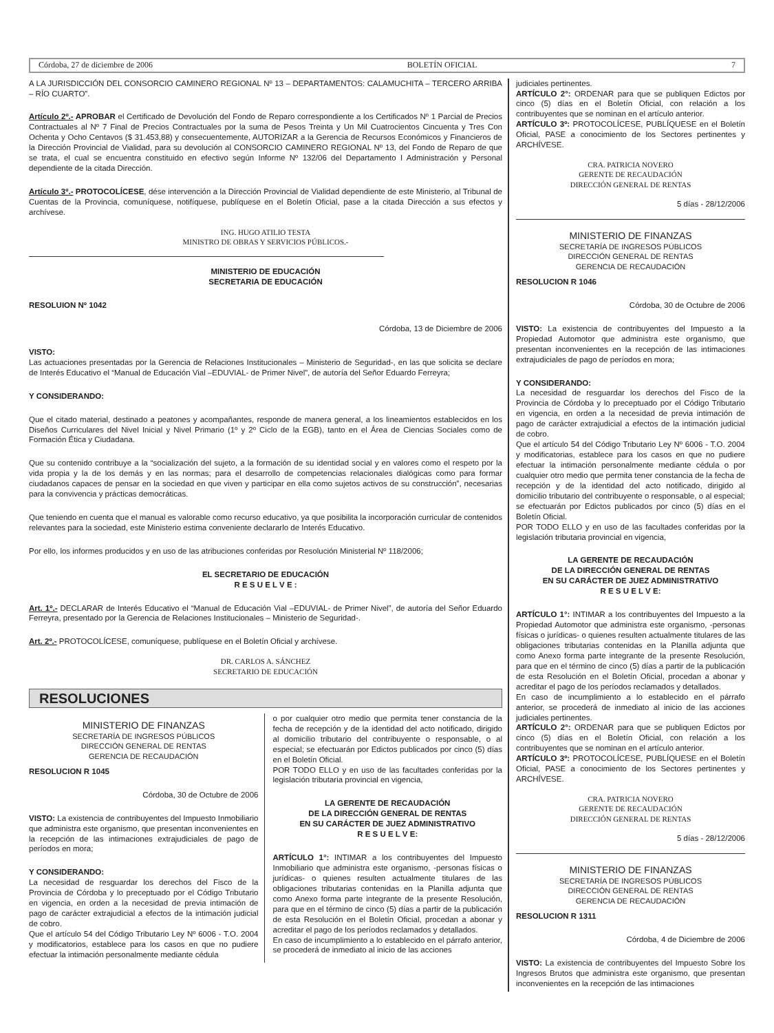Córdoba, 27 de diciembre de 2006 BOLETÍN OFICIAL 7
A LA JURISDICCIÓN DEL CONSORCIO CAMINERO REGIONAL Nº 13 – DEPARTAMENTOS: CALAMUCHITA – TERCERO ARRIBA – RÍO CUARTO”.
Artículo 2º.- APROBAR el Certificado de Devolución del Fondo de Reparo correspondiente a los Certificados Nº 1 Parcial de Precios Contractuales al Nº 7 Final de Precios Contractuales por la suma de Pesos Treinta y Un Mil Cuatrocientos Cincuenta y Tres Con Ochenta y Ocho Centavos ($ 31.453,88) y consecuentemente, AUTORIZAR a la Gerencia de Recursos Económicos y Financieros de la Dirección Provincial de Vialidad, para su devolución al CONSORCIO CAMINERO REGIONAL Nº 13, del Fondo de Reparo de que se trata, el cual se encuentra constituido en efectivo según Informe Nº 132/06 del Departamento I Administración y Personal dependiente de la citada Dirección.
Artículo 3º.- PROTOCOLÍCESE, dése intervención a la Dirección Provincial de Vialidad dependiente de este Ministerio, al Tribunal de Cuentas de la Provincia, comuníquese, notifíquese, publíquese en el Boletín Oficial, pase a la citada Dirección a sus efectos y archívese.
ING. HUGO ATILIO TESTA
MINISTRO DE OBRAS Y SERVICIOS PÚBLICOS.-
MINISTERIO DE EDUCACIÓN
SECRETARIA DE EDUCACIÓN
RESOLUION Nº 1042
Córdoba, 13 de Diciembre de 2006
VISTO:
Las actuaciones presentadas por la Gerencia de Relaciones Institucionales – Ministerio de Seguridad-, en las que solicita se declare de Interés Educativo el “Manual de Educación Vial –EDUVIAL- de Primer Nivel”, de autoría del Señor Eduardo Ferreyra;
Y CONSIDERANDO:
Que el citado material, destinado a peatones y acompañantes, responde de manera general, a los lineamientos establecidos en los Diseños Curriculares del Nivel Inicial y Nivel Primario (1º y 2º Ciclo de la EGB), tanto en el Área de Ciencias Sociales como de Formación Ética y Ciudadana.
Que su contenido contribuye a la “socialización del sujeto, a la formación de su identidad social y en valores como el respeto por la vida propia y la de los demás y en las normas; para el desarrollo de competencias relacionales dialógicas como para formar ciudadanos capaces de pensar en la sociedad en que viven y participar en ella como sujetos activos de su construcción”, necesarias para la convivencia y prácticas democráticas.
Que teniendo en cuenta que el manual es valorable como recurso educativo, ya que posibilita la incorporación curricular de contenidos relevantes para la sociedad, este Ministerio estima conveniente declararlo de Interés Educativo.
Por ello, los informes producidos y en uso de las atribuciones conferidas por Resolución Ministerial Nº 118/2006;
EL SECRETARIO DE EDUCACIÓN
R E S U E L V E :
Art. 1º.- DECLARAR de Interés Educativo el “Manual de Educación Vial –EDUVIAL- de Primer Nivel”, de autoría del Señor Eduardo Ferreyra, presentado por la Gerencia de Relaciones Institucionales – Ministerio de Seguridad-.
Art. 2º.- PROTOCOLÍCESE, comuníquese, publíquese en el Boletín Oficial y archívese.
DR. CARLOS A. SÁNCHEZ
SECRETARIO DE EDUCACIÓN
RESOLUCIONES
MINISTERIO DE FINANZAS
SECRETARÍA DE INGRESOS PÚBLICOS
DIRECCIÓN GENERAL DE RENTAS
GERENCIA DE RECAUDACIÓN
RESOLUCION R 1045
Córdoba, 30 de Octubre de 2006
VISTO: La existencia de contribuyentes del Impuesto Inmobiliario que administra este organismo, que presentan inconvenientes en la recepción de las intimaciones extrajudiciales de pago de períodos en mora;
Y CONSIDERANDO:
La necesidad de resguardar los derechos del Fisco de la Provincia de Córdoba y lo preceptuado por el Código Tributario en vigencia, en orden a la necesidad de previa intimación de pago de carácter extrajudicial a efectos de la intimación judicial de cobro.
Que el artículo 54 del Código Tributario Ley Nº 6006 - T.O. 2004 y modificatorios, establece para los casos en que no pudiere efectuar la intimación personalmente mediante cédula
o por cualquier otro medio que permita tener constancia de la fecha de recepción y de la identidad del acto notificado, dirigido al domicilio tributario del contribuyente o responsable, o al especial; se efectuarán por Edictos publicados por cinco (5) días en el Boletín Oficial.
POR TODO ELLO y en uso de las facultades conferidas por la legislación tributaria provincial en vigencia,
LA GERENTE DE RECAUDACIÓN
DE LA DIRECCIÓN GENERAL DE RENTAS
EN SU CARÁCTER DE JUEZ ADMINISTRATIVO
R E S U E L V E:
ARTÍCULO 1°: INTIMAR a los contribuyentes del Impuesto Inmobiliario que administra este organismo, -personas físicas o jurídicas- o quienes resulten actualmente titulares de las obligaciones tributarias contenidas en la Planilla adjunta que como Anexo forma parte integrante de la presente Resolución, para que en el término de cinco (5) días a partir de la publicación de esta Resolución en el Boletín Oficial, procedan a abonar y acreditar el pago de los períodos reclamados y detallados.
En caso de incumplimiento a lo establecido en el párrafo anterior, se procederá de inmediato al inicio de las acciones
judiciales pertinentes.
ARTÍCULO 2°: ORDENAR para que se publiquen Edictos por cinco (5) días en el Boletín Oficial, con relación a los contribuyentes que se nominan en el artículo anterior.
ARTÍCULO 3º: PROTOCOLÍCESE, PUBLÍQUESE en el Boletín Oficial, PASE a conocimiento de los Sectores pertinentes y ARCHÍVESE.
CRA. PATRICIA NOVERO
GERENTE DE RECAUDACIÓN
DIRECCIÓN GENERAL DE RENTAS
5 días - 28/12/2006
MINISTERIO DE FINANZAS
SECRETARÍA DE INGRESOS PÚBLICOS
DIRECCIÓN GENERAL DE RENTAS
GERENCIA DE RECAUDACIÓN
RESOLUCION R 1046
Córdoba, 30 de Octubre de 2006
VISTO: La existencia de contribuyentes del Impuesto a la Propiedad Automotor que administra este organismo, que presentan inconvenientes en la recepción de las intimaciones extrajudiciales de pago de períodos en mora;
Y CONSIDERANDO:
La necesidad de resguardar los derechos del Fisco de la Provincia de Córdoba y lo preceptuado por el Código Tributario en vigencia, en orden a la necesidad de previa intimación de pago de carácter extrajudicial a efectos de la intimación judicial de cobro.
Que el artículo 54 del Código Tributario Ley Nº 6006 - T.O. 2004 y modificatorias, establece para los casos en que no pudiere efectuar la intimación personalmente mediante cédula o por cualquier otro medio que permita tener constancia de la fecha de recepción y de la identidad del acto notificado, dirigido al domicilio tributario del contribuyente o responsable, o al especial; se efectuarán por Edictos publicados por cinco (5) días en el Boletín Oficial.
POR TODO ELLO y en uso de las facultades conferidas por la legislación tributaria provincial en vigencia,
LA GERENTE DE RECAUDACIÓN
DE LA DIRECCIÓN GENERAL DE RENTAS
EN SU CARÁCTER DE JUEZ ADMINISTRATIVO
R E S U E L V E:
ARTÍCULO 1°: INTIMAR a los contribuyentes del Impuesto a la Propiedad Automotor que administra este organismo, -personas físicas o jurídicas- o quienes resulten actualmente titulares de las obligaciones tributarias contenidas en la Planilla adjunta que como Anexo forma parte integrante de la presente Resolución, para que en el término de cinco (5) días a partir de la publicación de esta Resolución en el Boletín Oficial, procedan a abonar y acreditar el pago de los períodos reclamados y detallados.
En caso de incumplimiento a lo establecido en el párrafo anterior, se procederá de inmediato al inicio de las acciones judiciales pertinentes.
ARTÍCULO 2°: ORDENAR para que se publiquen Edictos por cinco (5) días en el Boletín Oficial, con relación a los contribuyentes que se nominan en el artículo anterior.
ARTÍCULO 3º: PROTOCOLÍCESE, PUBLÍQUESE en el Boletín Oficial, PASE a conocimiento de los Sectores pertinentes y ARCHÍVESE.
CRA. PATRICIA NOVERO
GERENTE DE RECAUDACIÓN
DIRECCIÓN GENERAL DE RENTAS
5 días - 28/12/2006
MINISTERIO DE FINANZAS
SECRETARÍA DE INGRESOS PÚBLICOS
DIRECCIÓN GENERAL DE RENTAS
GERENCIA DE RECAUDACIÓN
RESOLUCION R 1311
Córdoba, 4 de Diciembre de 2006
VISTO: La existencia de contribuyentes del Impuesto Sobre los Ingresos Brutos que administra este organismo, que presentan inconvenientes en la recepción de las intimaciones